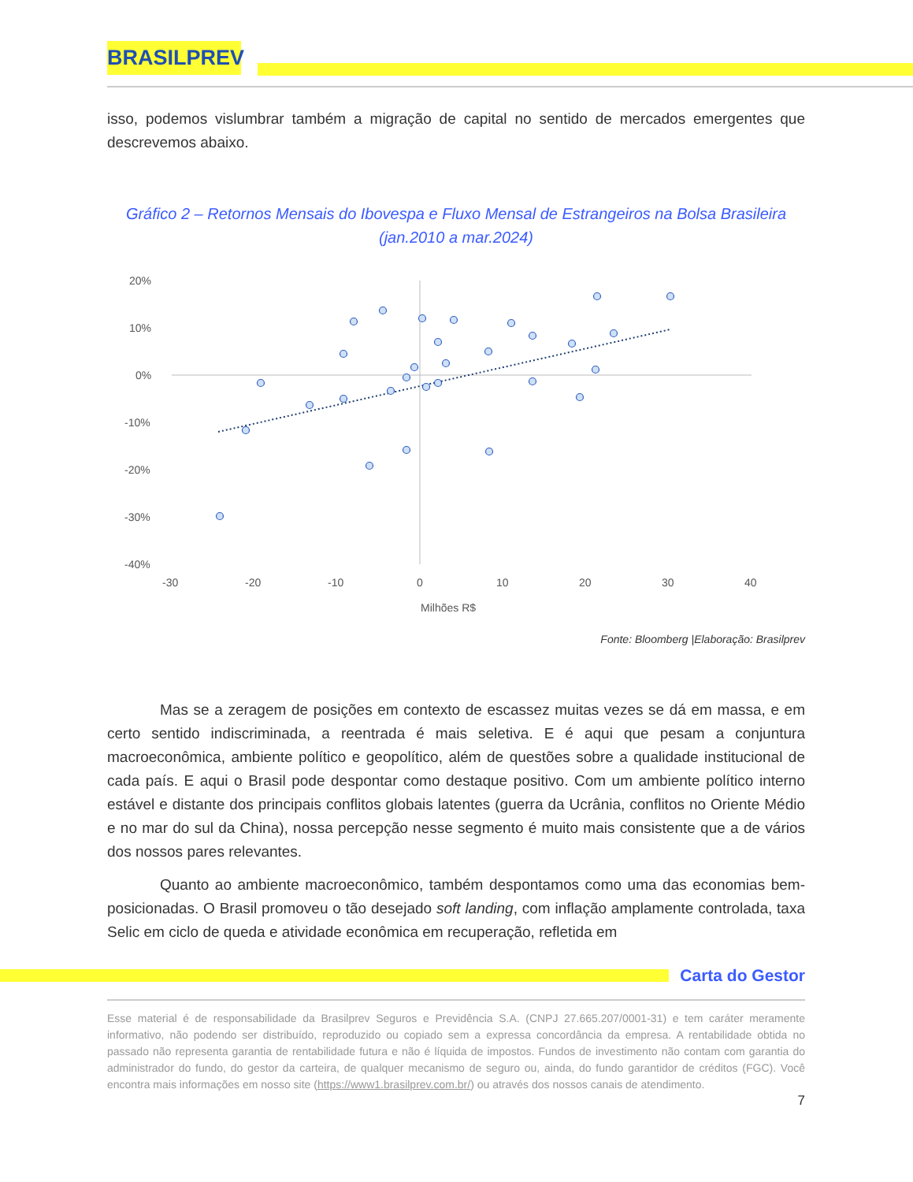BRASILPREV
isso, podemos vislumbrar também a migração de capital no sentido de mercados emergentes que descrevemos abaixo.
Gráfico 2 – Retornos Mensais do Ibovespa e Fluxo Mensal de Estrangeiros na Bolsa Brasileira
(jan.2010 a mar.2024)
20%
10%
0%
-10%
-20%
-30%
-40%
-30
-20
-10
0
10
20
30
40
Milhões R$
Fonte: Bloomberg |Elaboração: Brasilprev
Mas se a zeragem de posições em contexto de escassez muitas vezes se dá em massa, e em certo sentido indiscriminada, a reentrada é mais seletiva. E é aqui que pesam a conjuntura macroeconômica, ambiente político e geopolítico, além de questões sobre a qualidade institucional de cada país. E aqui o Brasil pode despontar como destaque positivo. Com um ambiente político interno estável e distante dos principais conflitos globais latentes (guerra da Ucrânia, conflitos no Oriente Médio e no mar do sul da China), nossa percepção nesse segmento é muito mais consistente que a de vários dos nossos pares relevantes.
Quanto ao ambiente macroeconômico, também despontamos como uma das economias bem-posicionadas. O Brasil promoveu o tão desejado soft landing, com inflação amplamente controlada, taxa Selic em ciclo de queda e atividade econômica em recuperação, refletida em
Carta do Gestor
Esse material é de responsabilidade da Brasilprev Seguros e Previdência S.A. (CNPJ 27.665.207/0001-31) e tem caráter meramente informativo, não podendo ser distribuído, reproduzido ou copiado sem a expressa concordância da empresa. A rentabilidade obtida no passado não representa garantia de rentabilidade futura e não é líquida de impostos. Fundos de investimento não contam com garantia do administrador do fundo, do gestor da carteira, de qualquer mecanismo de seguro ou, ainda, do fundo garantidor de créditos (FGC). Você encontra mais informações em nosso site (https://www1.brasilprev.com.br/) ou através dos nossos canais de atendimento.
7